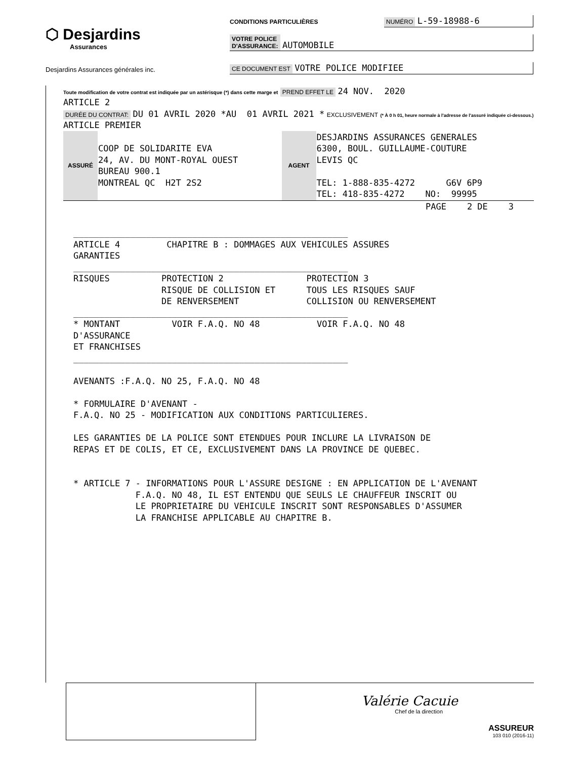⬡ Desjardins
Assurances
Desjardins Assurances générales inc.
CONDITIONS PARTICULIÈRES NUMÉRO L-59-18988-6
VOTRE POLICE
D'ASSURANCE: AUTOMOBILE
CE DOCUMENT EST VOTRE POLICE MODIFIEE
Toute modification de votre contrat est indiquée par un astérisque (*) dans cette marge et PREND EFFET LE 24 NOV. 2020
ARTICLE 2
DURÉE DU CONTRAT: DU 01 AVRIL 2020 *AU 01 AVRIL 2021 * EXCLUSIVEMENT (* À 0 h 01, heure normale à l'adresse de l'assuré indiquée ci-dessous.)
ARTICLE PREMIER
| ASSURÉ | COOP DE SOLIDARITE EVA 24, AV. DU MONT-ROYAL OUEST BUREAU 900.1 MONTREAL QC H2T 2S2 | AGENT | DESJARDINS ASSURANCES GENERALES 6300, BOUL. GUILLAUME-COUTURE LEVIS QC TEL: 1-888-835-4272 G6V 6P9 TEL: 418-835-4272 NO: 99995 |
PAGE 2 DE 3
_____________________________________________________ ARTICLE 4 CHAPITRE B : DOMMAGES AUX VEHICULES ASSURES GARANTIES _____________________________________________________ RISQUES PROTECTION 2 PROTECTION 3 RISQUE DE COLLISION ET TOUS LES RISQUES SAUF DE RENVERSEMENT COLLISION OU RENVERSEMENT _____________________________________________________ * MONTANT VOIR F.A.Q. NO 48 VOIR F.A.Q. NO 48 D'ASSURANCE ET FRANCHISES _____________________________________________________ AVENANTS :F.A.Q. NO 25, F.A.Q. NO 48 * FORMULAIRE D'AVENANT - F.A.Q. NO 25 - MODIFICATION AUX CONDITIONS PARTICULIERES. LES GARANTIES DE LA POLICE SONT ETENDUES POUR INCLURE LA LIVRAISON DE REPAS ET DE COLIS, ET CE, EXCLUSIVEMENT DANS LA PROVINCE DE QUEBEC. * ARTICLE 7 - INFORMATIONS POUR L'ASSURE DESIGNE : EN APPLICATION DE L'AVENANT F.A.Q. NO 48, IL EST ENTENDU QUE SEULS LE CHAUFFEUR INSCRIT OU LE PROPRIETAIRE DU VEHICULE INSCRIT SONT RESPONSABLES D'ASSUMER LA FRANCHISE APPLICABLE AU CHAPITRE B.
Valérie Cacuie
Chef de la direction
ASSUREUR
103 010 (2016-11)